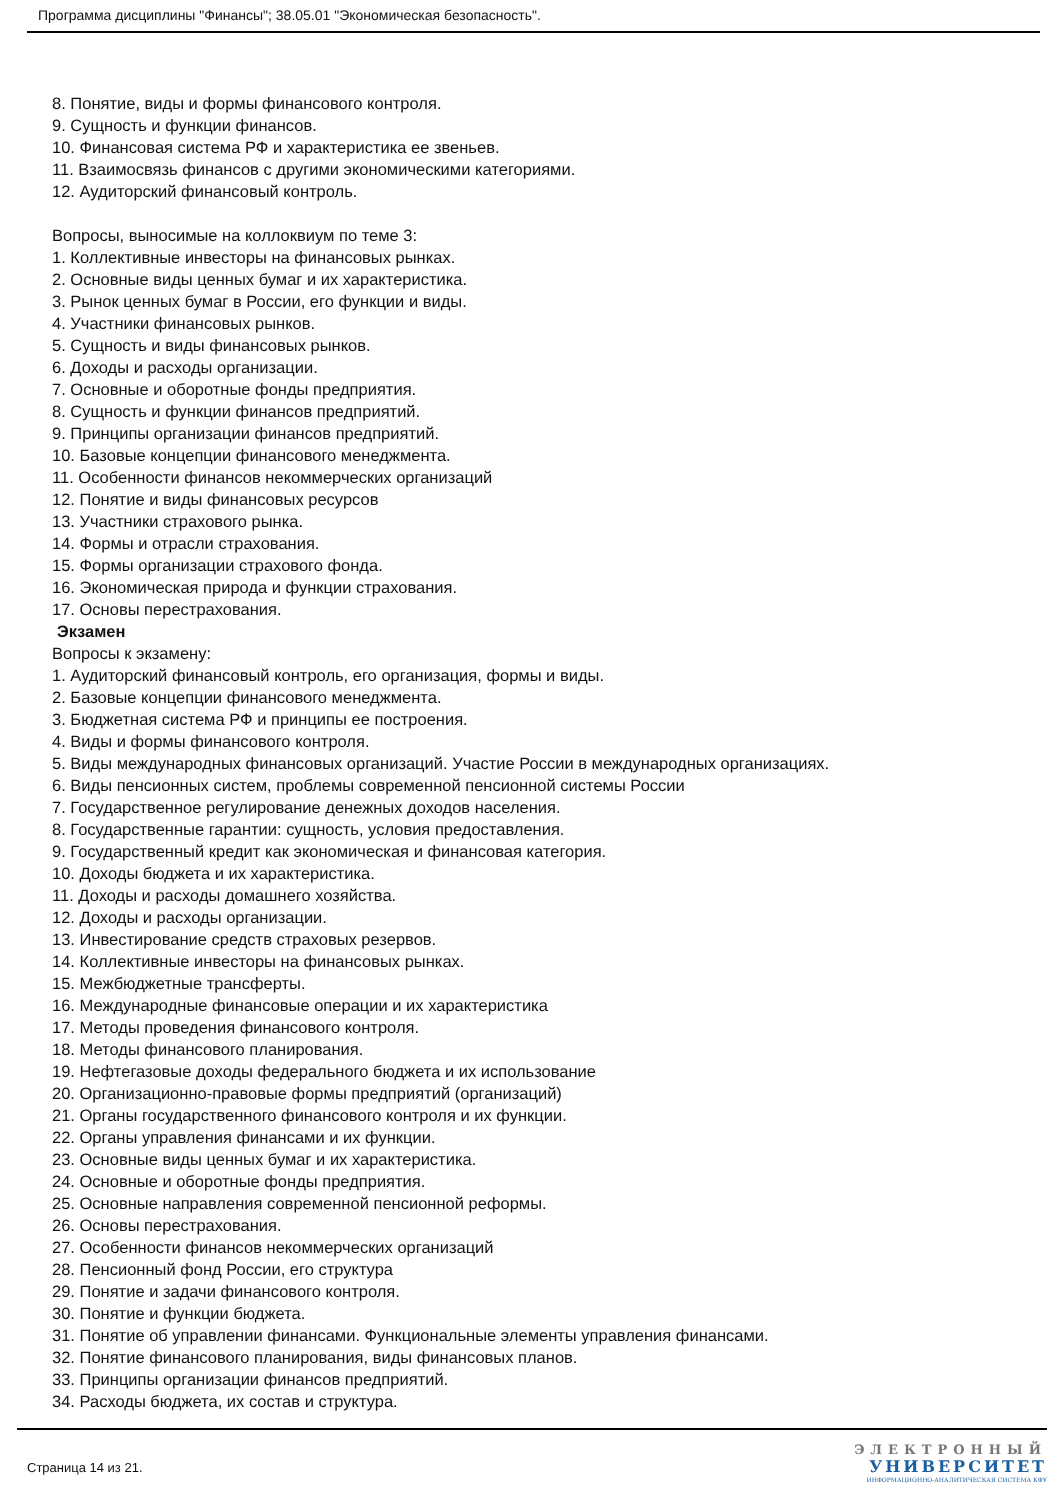Программа дисциплины "Финансы"; 38.05.01 "Экономическая безопасность".
8. Понятие, виды и формы финансового контроля.
9. Сущность и функции финансов.
10. Финансовая система РФ и характеристика ее звеньев.
11. Взаимосвязь финансов с другими экономическими категориями.
12. Аудиторский финансовый контроль.
Вопросы, выносимые на коллоквиум по теме 3:
1. Коллективные инвесторы на финансовых рынках.
2. Основные виды ценных бумаг и их характеристика.
3. Рынок ценных бумаг в России, его функции и виды.
4. Участники финансовых рынков.
5. Сущность и виды финансовых рынков.
6. Доходы и расходы организации.
7. Основные и оборотные фонды предприятия.
8. Сущность и функции финансов предприятий.
9. Принципы организации финансов предприятий.
10. Базовые концепции финансового менеджмента.
11. Особенности финансов некоммерческих организаций
12. Понятие и виды финансовых ресурсов
13. Участники страхового рынка.
14. Формы и отрасли страхования.
15. Формы организации страхового фонда.
16. Экономическая природа и функции страхования.
17. Основы перестрахования.
Экзамен
Вопросы к экзамену:
1. Аудиторский финансовый контроль, его организация, формы и виды.
2. Базовые концепции финансового менеджмента.
3. Бюджетная система РФ и принципы ее построения.
4. Виды и формы финансового контроля.
5. Виды международных финансовых организаций. Участие России в международных организациях.
6. Виды пенсионных систем, проблемы современной пенсионной системы России
7. Государственное регулирование денежных доходов населения.
8. Государственные гарантии: сущность, условия предоставления.
9. Государственный кредит как экономическая и финансовая категория.
10. Доходы бюджета и их характеристика.
11. Доходы и расходы домашнего хозяйства.
12. Доходы и расходы организации.
13. Инвестирование средств страховых резервов.
14. Коллективные инвесторы на финансовых рынках.
15. Межбюджетные трансферты.
16. Международные финансовые операции и их характеристика
17. Методы проведения финансового контроля.
18. Методы финансового планирования.
19. Нефтегазовые доходы федерального бюджета и их использование
20. Организационно-правовые формы предприятий (организаций)
21. Органы государственного финансового контроля и их функции.
22. Органы управления финансами и их функции.
23. Основные виды ценных бумаг и их характеристика.
24. Основные и оборотные фонды предприятия.
25. Основные направления современной пенсионной реформы.
26. Основы перестрахования.
27. Особенности финансов некоммерческих организаций
28. Пенсионный фонд России, его структура
29. Понятие и задачи финансового контроля.
30. Понятие и функции бюджета.
31. Понятие об управлении финансами. Функциональные элементы управления финансами.
32. Понятие финансового планирования, виды финансовых планов.
33. Принципы организации финансов предприятий.
34. Расходы бюджета, их состав и структура.
Страница 14 из 21.
ЭЛЕКТРОННЫЙ
УНИВЕРСИТЕТ
ИНФОРМАЦИОННО-АНАЛИТИЧЕСКАЯ СИСТЕМА КФУ